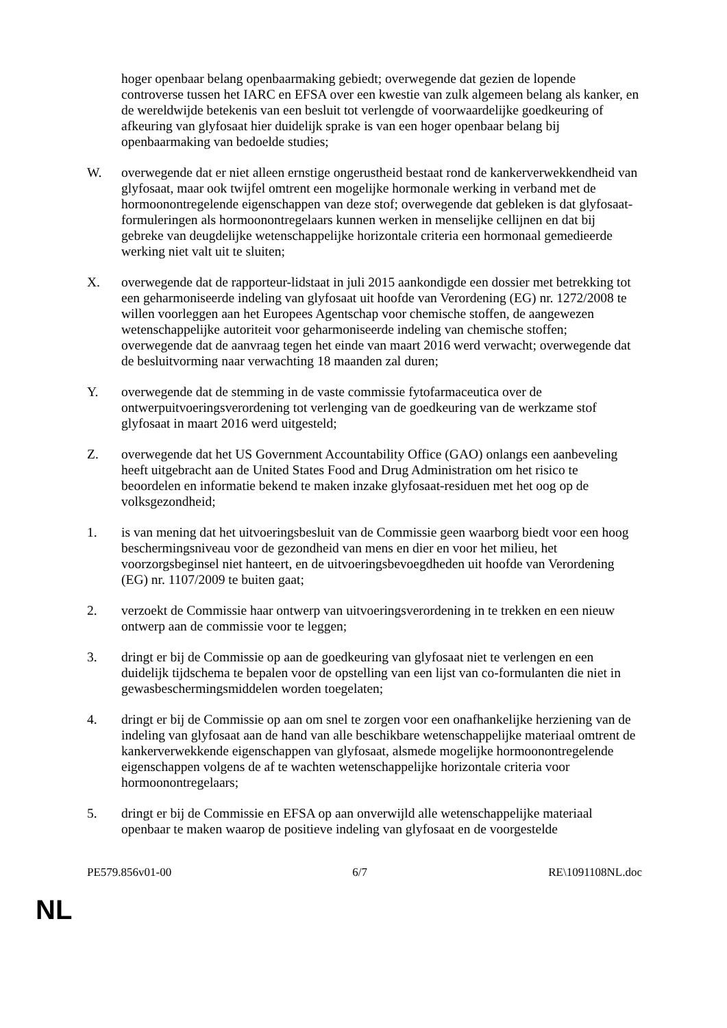hoger openbaar belang openbaarmaking gebiedt; overwegende dat gezien de lopende controverse tussen het IARC en EFSA over een kwestie van zulk algemeen belang als kanker, en de wereldwijde betekenis van een besluit tot verlengde of voorwaardelijke goedkeuring of afkeuring van glyfosaat hier duidelijk sprake is van een hoger openbaar belang bij openbaarmaking van bedoelde studies;
W. overwegende dat er niet alleen ernstige ongerustheid bestaat rond de kankerverwekkendheid van glyfosaat, maar ook twijfel omtrent een mogelijke hormonale werking in verband met de hormoonontregelende eigenschappen van deze stof; overwegende dat gebleken is dat glyfosaat-formuleringen als hormoonontregelaars kunnen werken in menselijke cellijnen en dat bij gebreke van deugdelijke wetenschappelijke horizontale criteria een hormonaal gemedieerde werking niet valt uit te sluiten;
X. overwegende dat de rapporteur-lidstaat in juli 2015 aankondigde een dossier met betrekking tot een geharmoniseerde indeling van glyfosaat uit hoofde van Verordening (EG) nr. 1272/2008 te willen voorleggen aan het Europees Agentschap voor chemische stoffen, de aangewezen wetenschappelijke autoriteit voor geharmoniseerde indeling van chemische stoffen; overwegende dat de aanvraag tegen het einde van maart 2016 werd verwacht; overwegende dat de besluitvorming naar verwachting 18 maanden zal duren;
Y. overwegende dat de stemming in de vaste commissie fytofarmaceutica over de ontwerpuitvoeringsverordening tot verlenging van de goedkeuring van de werkzame stof glyfosaat in maart 2016 werd uitgesteld;
Z. overwegende dat het US Government Accountability Office (GAO) onlangs een aanbeveling heeft uitgebracht aan de United States Food and Drug Administration om het risico te beoordelen en informatie bekend te maken inzake glyfosaat-residuen met het oog op de volksgezondheid;
1. is van mening dat het uitvoeringsbesluit van de Commissie geen waarborg biedt voor een hoog beschermingsniveau voor de gezondheid van mens en dier en voor het milieu, het voorzorgsbeginsel niet hanteert, en de uitvoeringsbevoegdheden uit hoofde van Verordening (EG) nr. 1107/2009 te buiten gaat;
2. verzoekt de Commissie haar ontwerp van uitvoeringsverordening in te trekken en een nieuw ontwerp aan de commissie voor te leggen;
3. dringt er bij de Commissie op aan de goedkeuring van glyfosaat niet te verlengen en een duidelijk tijdschema te bepalen voor de opstelling van een lijst van co-formulanten die niet in gewasbeschermingsmiddelen worden toegelaten;
4. dringt er bij de Commissie op aan om snel te zorgen voor een onafhankelijke herziening van de indeling van glyfosaat aan de hand van alle beschikbare wetenschappelijke materiaal omtrent de kankerverwekkende eigenschappen van glyfosaat, alsmede mogelijke hormoonontregelende eigenschappen volgens de af te wachten wetenschappelijke horizontale criteria voor hormoonontregelaars;
5. dringt er bij de Commissie en EFSA op aan onverwijld alle wetenschappelijke materiaal openbaar te maken waarop de positieve indeling van glyfosaat en de voorgestelde
PE579.856v01-00 6/7 RE\1091108NL.doc
NL